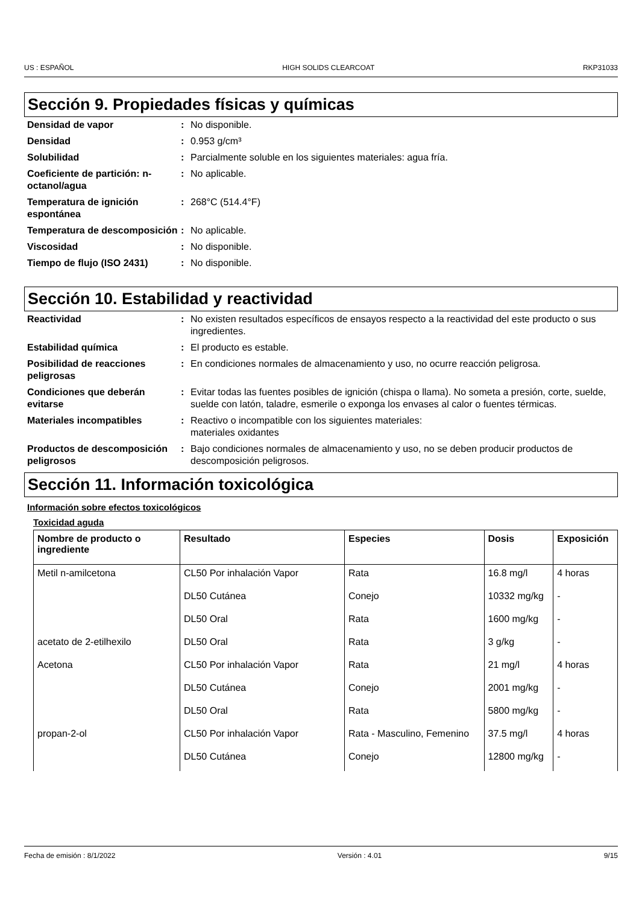US : ESPAÑOL HIGH SOLIDS CLEARCOAT RKP31033
Sección 9. Propiedades físicas y químicas
Densidad de vapor
:
No disponible.
Densidad
:
0.953 g/cm³
Solubilidad
:
Parcialmente soluble en los siguientes materiales: agua fría.
Coeficiente de partición: n-octanol/agua
:
No aplicable.
Temperatura de ignición espontánea
:
268°C (514.4°F)
Temperatura de descomposición
:
No aplicable.
Viscosidad
:
No disponible.
Tiempo de flujo (ISO 2431)
:
No disponible.
Sección 10. Estabilidad y reactividad
Reactividad
:
No existen resultados específicos de ensayos respecto a la reactividad del este producto o sus ingredientes.
Estabilidad química
:
El producto es estable.
Posibilidad de reacciones peligrosas
:
En condiciones normales de almacenamiento y uso, no ocurre reacción peligrosa.
Condiciones que deberán evitarse
:
Evitar todas las fuentes posibles de ignición (chispa o llama). No someta a presión, corte, suelde, suelde con latón, taladre, esmerile o exponga los envases al calor o fuentes térmicas.
Materiales incompatibles
:
Reactivo o incompatible con los siguientes materiales:
materiales oxidantes
Productos de descomposición peligrosos
:
Bajo condiciones normales de almacenamiento y uso, no se deben producir productos de descomposición peligrosos.
Sección 11. Información toxicológica
Información sobre efectos toxicológicos
Toxicidad aguda
| Nombre de producto o ingrediente | Resultado | Especies | Dosis | Exposición |
| --- | --- | --- | --- | --- |
| Metil n-amilcetona | CL50 Por inhalación Vapor | Rata | 16.8 mg/l | 4 horas |
| | DL50 Cutánea | Conejo | 10332 mg/kg | - |
| | DL50 Oral | Rata | 1600 mg/kg | - |
| acetato de 2-etilhexilo | DL50 Oral | Rata | 3 g/kg | - |
| Acetona | CL50 Por inhalación Vapor | Rata | 21 mg/l | 4 horas |
| | DL50 Cutánea | Conejo | 2001 mg/kg | - |
| | DL50 Oral | Rata | 5800 mg/kg | - |
| propan-2-ol | CL50 Por inhalación Vapor | Rata - Masculino, Femenino | 37.5 mg/l | 4 horas |
| | DL50 Cutánea | Conejo | 12800 mg/kg | - |
Fecha de emisión : 8/1/2022 Versión : 4.01 9/15